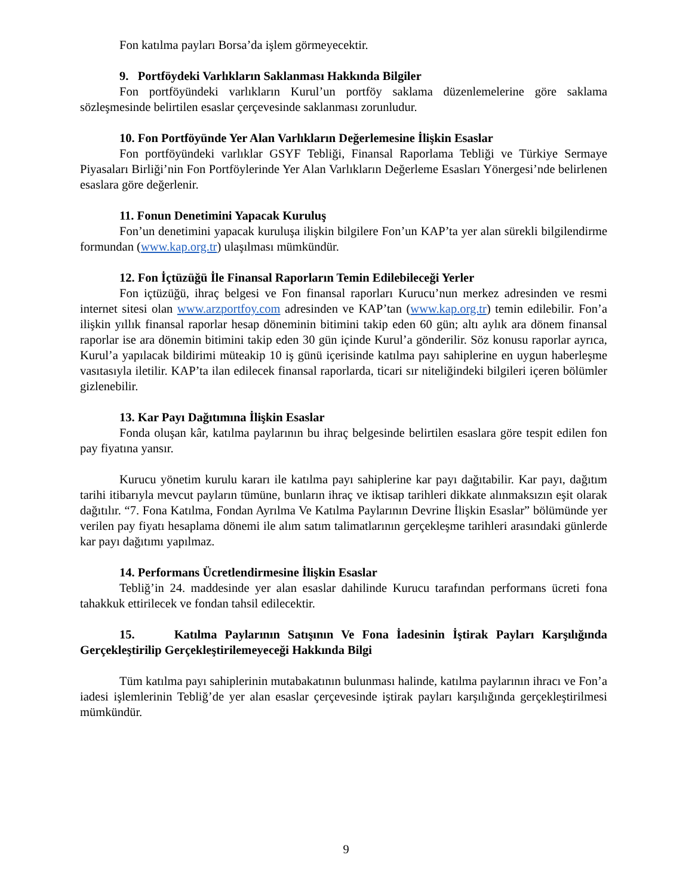Fon katılma payları Borsa’da işlem görmeyecektir.
9. Portföydeki Varlıkların Saklanması Hakkında Bilgiler
Fon portföyündeki varlıkların Kurul’un portföy saklama düzenlemelerine göre saklama sözleşmesinde belirtilen esaslar çerçevesinde saklanması zorunludur.
10. Fon Portföyünde Yer Alan Varlıkların Değerlemesine İlişkin Esaslar
Fon portföyündeki varlıklar GSYF Tebliği, Finansal Raporlama Tebliği ve Türkiye Sermaye Piyasaları Birliği’nin Fon Portföylerinde Yer Alan Varlıkların Değerleme Esasları Yönergesi’nde belirlenen esaslara göre değerlenir.
11. Fonun Denetimini Yapacak Kuruluş
Fon’un denetimini yapacak kuruluşa ilişkin bilgilere Fon’un KAP’ta yer alan sürekli bilgilendirme formundan (www.kap.org.tr) ulaşılması mümkündür.
12. Fon İçtüzüğü İle Finansal Raporların Temin Edilebileceği Yerler
Fon içtüzüğü, ihraç belgesi ve Fon finansal raporları Kurucu’nun merkez adresinden ve resmi internet sitesi olan www.arzportfoy.com adresinden ve KAP’tan (www.kap.org.tr) temin edilebilir. Fon’a ilişkin yıllık finansal raporlar hesap döneminin bitimini takip eden 60 gün; altı aylık ara dönem finansal raporlar ise ara dönemin bitimini takip eden 30 gün içinde Kurul’a gönderilir. Söz konusu raporlar ayrıca, Kurul’a yapılacak bildirimi müteakip 10 iş günü içerisinde katılma payı sahiplerine en uygun haberleşme vasıtasıyla iletilir. KAP’ta ilan edilecek finansal raporlarda, ticari sır niteliğindeki bilgileri içeren bölümler gizlenebilir.
13. Kar Payı Dağıtımına İlişkin Esaslar
Fonda oluşan kâr, katılma paylarının bu ihraç belgesinde belirtilen esaslara göre tespit edilen fon pay fiyatına yansır.
Kurucu yönetim kurulu kararı ile katılma payı sahiplerine kar payı dağıtabilir. Kar payı, dağıtım tarihi itibarıyla mevcut payların tümüne, bunların ihraç ve iktisap tarihleri dikkate alınmaksızın eşit olarak dağıtılır. “7. Fona Katılma, Fondan Ayrılma Ve Katılma Paylarının Devrine İlişkin Esaslar” bölümünde yer verilen pay fiyatı hesaplama dönemi ile alım satım talimatlarının gerçekleşme tarihleri arasındaki günlerde kar payı dağıtımı yapılmaz.
14. Performans Ücretlendirmesine İlişkin Esaslar
Tebliğ’in 24. maddesinde yer alan esaslar dahilinde Kurucu tarafından performans ücreti fona tahakkuk ettirilecek ve fondan tahsil edilecektir.
15. Katılma Paylarının Satışının Ve Fona İadesinin İştirak Payları Karşılığında Gerçekleştirilip Gerçekleştirilemeyeceği Hakkında Bilgi
Tüm katılma payı sahiplerinin mutabakatının bulunması halinde, katılma paylarının ihracı ve Fon’a iadesi işlemlerinin Tebliğ’de yer alan esaslar çerçevesinde iştirak payları karşılığında gerçekleştirilmesi mümkündür.
9